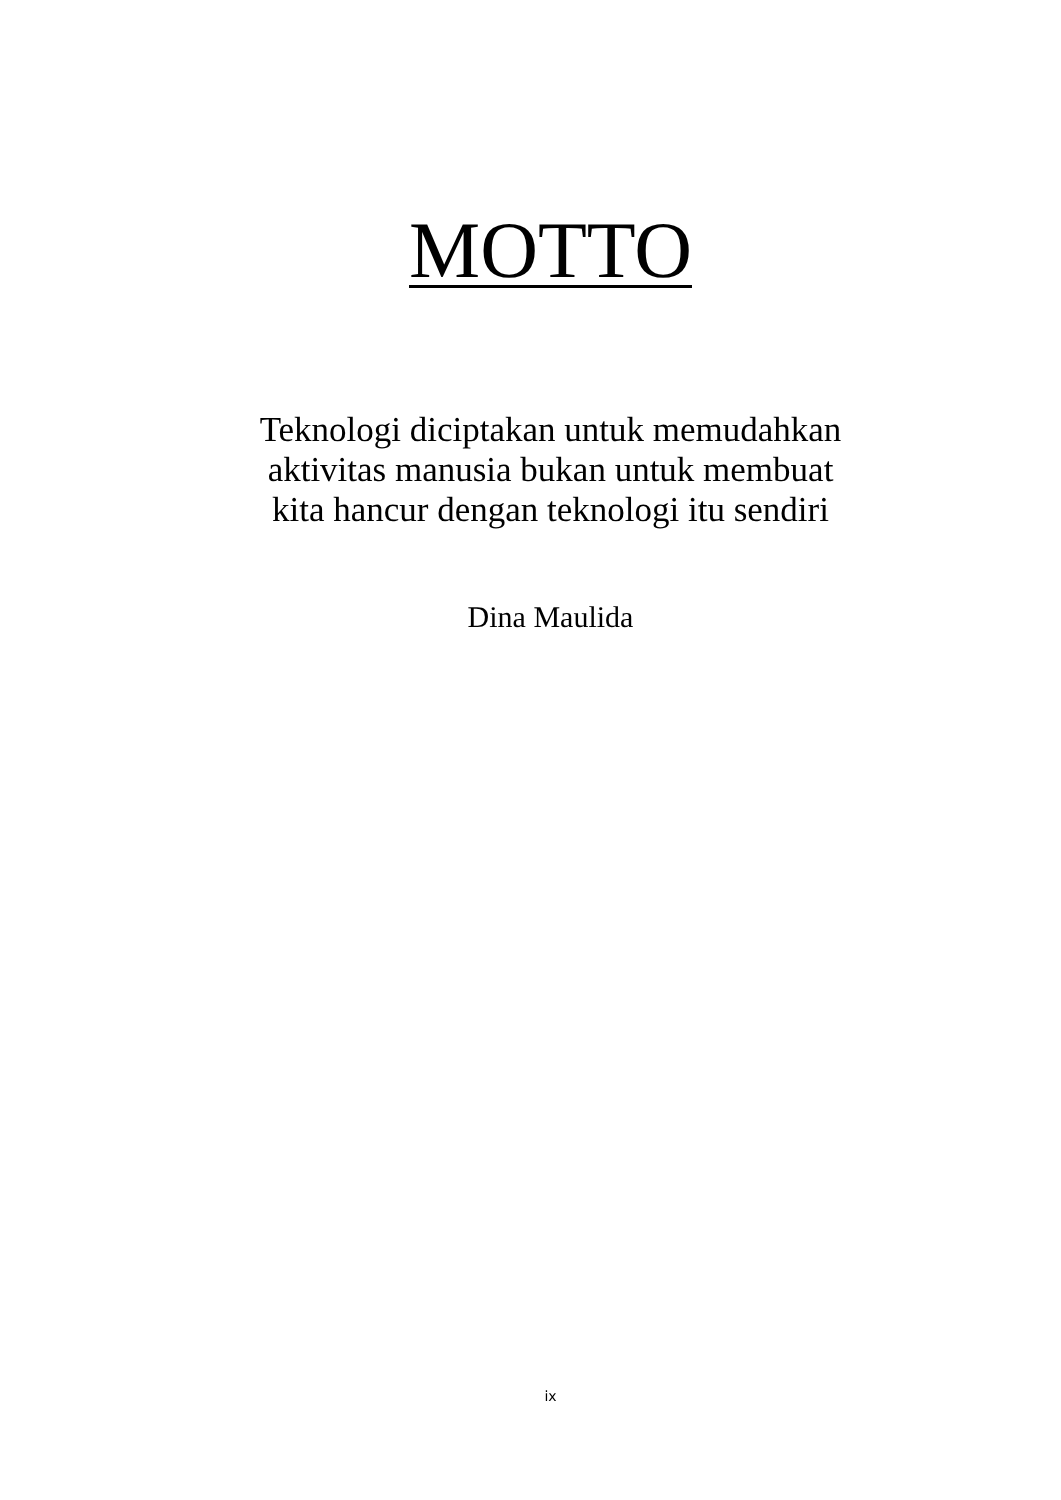MOTTO
Teknologi diciptakan untuk memudahkan
aktivitas manusia bukan untuk membuat
kita hancur dengan teknologi itu sendiri
Dina Maulida
ix